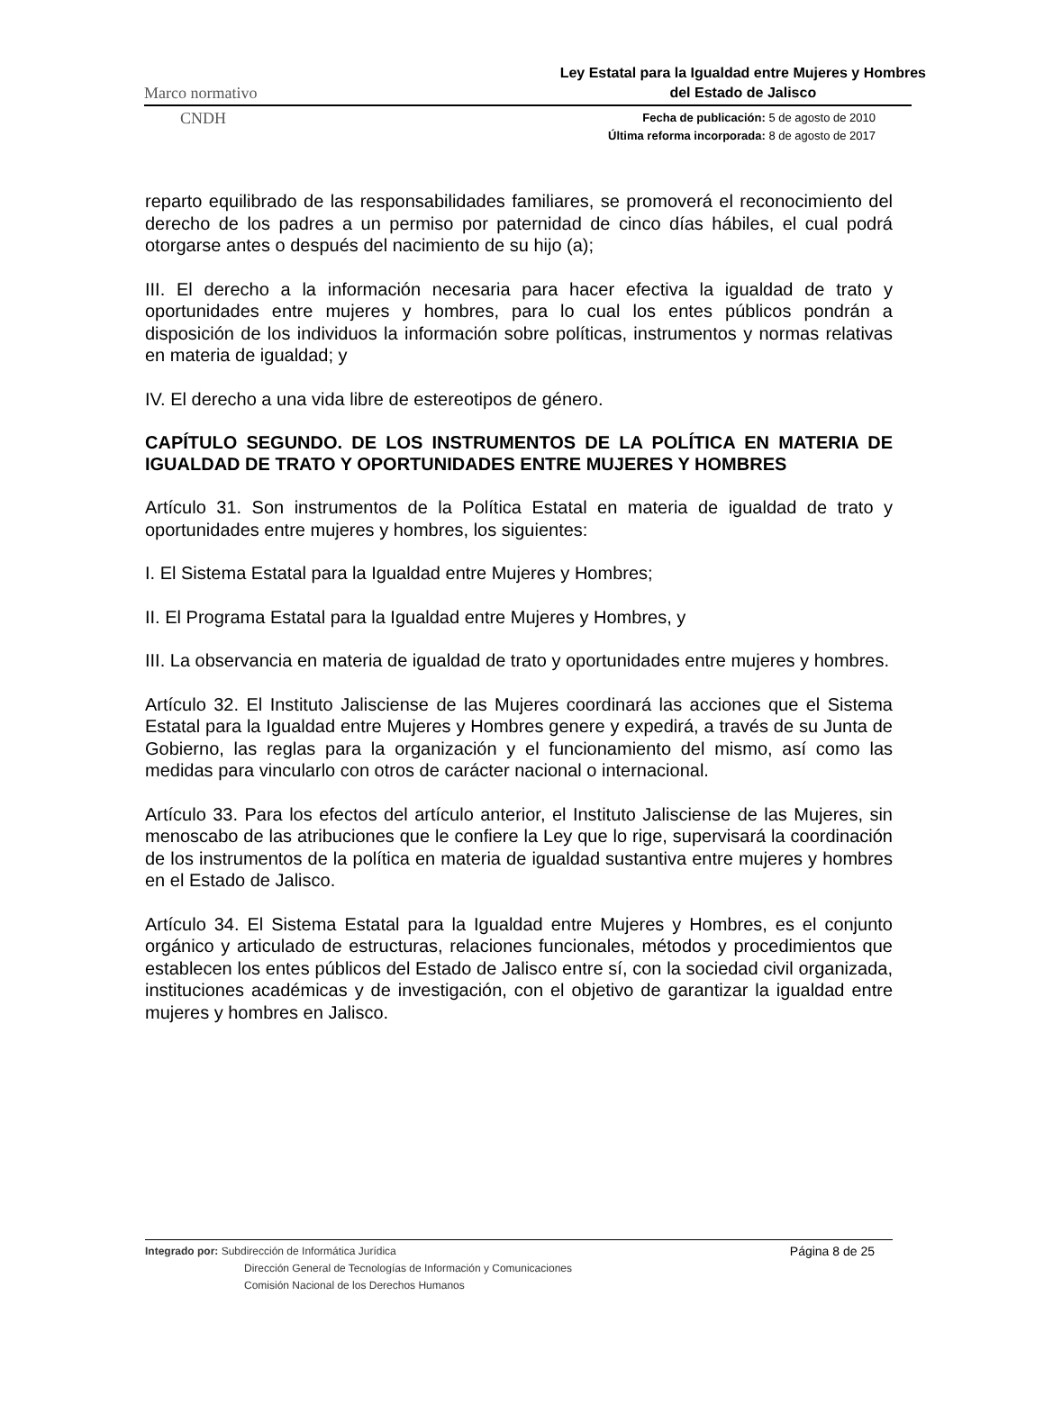Marco normativo Ley Estatal para la Igualdad entre Mujeres y Hombres
del Estado de Jalisco
CNDH Fecha de publicación: 5 de agosto de 2010
Última reforma incorporada: 8 de agosto de 2017
reparto equilibrado de las responsabilidades familiares, se promoverá el reconocimiento del derecho de los padres a un permiso por paternidad de cinco días hábiles, el cual podrá otorgarse antes o después del nacimiento de su hijo (a);
III. El derecho a la información necesaria para hacer efectiva la igualdad de trato y oportunidades entre mujeres y hombres, para lo cual los entes públicos pondrán a disposición de los individuos la información sobre políticas, instrumentos y normas relativas en materia de igualdad; y
IV. El derecho a una vida libre de estereotipos de género.
CAPÍTULO SEGUNDO. DE LOS INSTRUMENTOS DE LA POLÍTICA EN MATERIA DE IGUALDAD DE TRATO Y OPORTUNIDADES ENTRE MUJERES Y HOMBRES
Artículo 31. Son instrumentos de la Política Estatal en materia de igualdad de trato y oportunidades entre mujeres y hombres, los siguientes:
I. El Sistema Estatal para la Igualdad entre Mujeres y Hombres;
II. El Programa Estatal para la Igualdad entre Mujeres y Hombres, y
III. La observancia en materia de igualdad de trato y oportunidades entre mujeres y hombres.
Artículo 32. El Instituto Jalisciense de las Mujeres coordinará las acciones que el Sistema Estatal para la Igualdad entre Mujeres y Hombres genere y expedirá, a través de su Junta de Gobierno, las reglas para la organización y el funcionamiento del mismo, así como las medidas para vincularlo con otros de carácter nacional o internacional.
Artículo 33. Para los efectos del artículo anterior, el Instituto Jalisciense de las Mujeres, sin menoscabo de las atribuciones que le confiere la Ley que lo rige, supervisará la coordinación de los instrumentos de la política en materia de igualdad sustantiva entre mujeres y hombres en el Estado de Jalisco.
Artículo 34. El Sistema Estatal para la Igualdad entre Mujeres y Hombres, es el conjunto orgánico y articulado de estructuras, relaciones funcionales, métodos y procedimientos que establecen los entes públicos del Estado de Jalisco entre sí, con la sociedad civil organizada, instituciones académicas y de investigación, con el objetivo de garantizar la igualdad entre mujeres y hombres en Jalisco.
Integrado por: Subdirección de Informática Jurídica
Dirección General de Tecnologías de Información y Comunicaciones
Comisión Nacional de los Derechos Humanos
Página 8 de 25